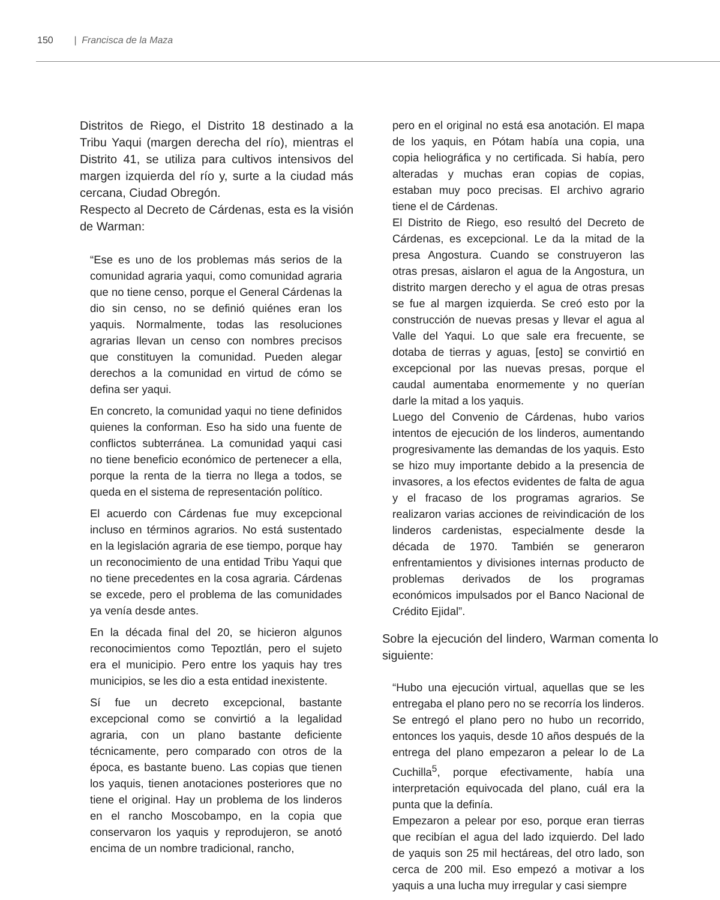150 | Francisca de la Maza
Distritos de Riego, el Distrito 18 destinado a la Tribu Yaqui (margen derecha del río), mientras el Distrito 41, se utiliza para cultivos intensivos del margen izquierda del río y, surte a la ciudad más cercana, Ciudad Obregón.
Respecto al Decreto de Cárdenas, esta es la visión de Warman:
“Ese es uno de los problemas más serios de la comunidad agraria yaqui, como comunidad agraria que no tiene censo, porque el General Cárdenas la dio sin censo, no se definió quiénes eran los yaquis. Normalmente, todas las resoluciones agrarias llevan un censo con nombres precisos que constituyen la comunidad. Pueden alegar derechos a la comunidad en virtud de cómo se defina ser yaqui.
En concreto, la comunidad yaqui no tiene definidos quienes la conforman. Eso ha sido una fuente de conflictos subterránea. La comunidad yaqui casi no tiene beneficio económico de pertenecer a ella, porque la renta de la tierra no llega a todos, se queda en el sistema de representación político.
El acuerdo con Cárdenas fue muy excepcional incluso en términos agrarios. No está sustentado en la legislación agraria de ese tiempo, porque hay un reconocimiento de una entidad Tribu Yaqui que no tiene precedentes en la cosa agraria. Cárdenas se excede, pero el problema de las comunidades ya venía desde antes.
En la década final del 20, se hicieron algunos reconocimientos como Tepoztlán, pero el sujeto era el municipio. Pero entre los yaquis hay tres municipios, se les dio a esta entidad inexistente.
Sí fue un decreto excepcional, bastante excepcional como se convirtió a la legalidad agraria, con un plano bastante deficiente técnicamente, pero comparado con otros de la época, es bastante bueno. Las copias que tienen los yaquis, tienen anotaciones posteriores que no tiene el original. Hay un problema de los linderos en el rancho Moscobampo, en la copia que conservaron los yaquis y reprodujeron, se anotó encima de un nombre tradicional, rancho,
pero en el original no está esa anotación. El mapa de los yaquis, en Pótam había una copia, una copia heliográfica y no certificada. Si había, pero alteradas y muchas eran copias de copias, estaban muy poco precisas. El archivo agrario tiene el de Cárdenas.
El Distrito de Riego, eso resultó del Decreto de Cárdenas, es excepcional. Le da la mitad de la presa Angostura. Cuando se construyeron las otras presas, aislaron el agua de la Angostura, un distrito margen derecho y el agua de otras presas se fue al margen izquierda. Se creó esto por la construcción de nuevas presas y llevar el agua al Valle del Yaqui. Lo que sale era frecuente, se dotaba de tierras y aguas, [esto] se convirtió en excepcional por las nuevas presas, porque el caudal aumentaba enormemente y no querían darle la mitad a los yaquis.
Luego del Convenio de Cárdenas, hubo varios intentos de ejecución de los linderos, aumentando progresivamente las demandas de los yaquis. Esto se hizo muy importante debido a la presencia de invasores, a los efectos evidentes de falta de agua y el fracaso de los programas agrarios. Se realizaron varias acciones de reivindicación de los linderos cardenistas, especialmente desde la década de 1970. También se generaron enfrentamientos y divisiones internas producto de problemas derivados de los programas económicos impulsados por el Banco Nacional de Crédito Ejidal”.
Sobre la ejecución del lindero, Warman comenta lo siguiente:
“Hubo una ejecución virtual, aquellas que se les entregaba el plano pero no se recorría los linderos. Se entregó el plano pero no hubo un recorrido, entonces los yaquis, desde 10 años después de la entrega del plano empezaron a pelear lo de La Cuchilla<sup>5</sup>, porque efectivamente, había una interpretación equivocada del plano, cuál era la punta que la definía.
Empezaron a pelear por eso, porque eran tierras que recibían el agua del lado izquierdo. Del lado de yaquis son 25 mil hectáreas, del otro lado, son cerca de 200 mil. Eso empezó a motivar a los yaquis a una lucha muy irregular y casi siempre